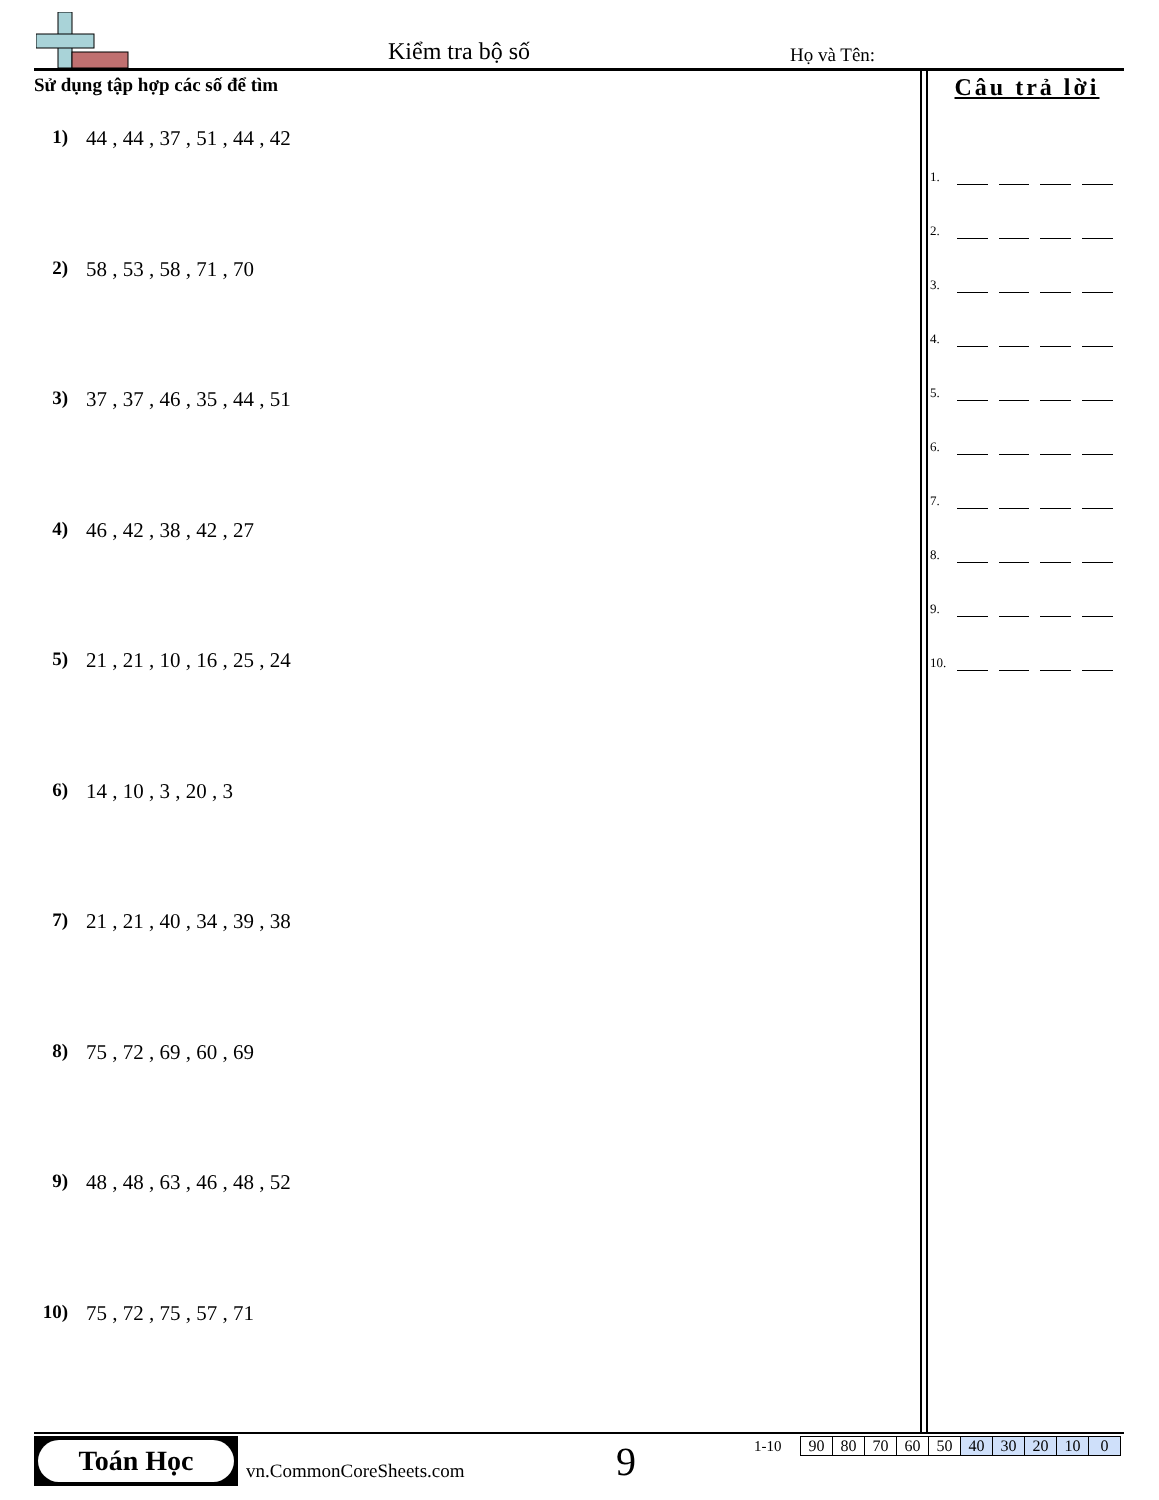Kiểm tra bộ số Họ và Tên:
Sử dụng tập hợp các số để tìm
1) 44 , 44 , 37 , 51 , 44 , 42
2) 58 , 53 , 58 , 71 , 70
3) 37 , 37 , 46 , 35 , 44 , 51
4) 46 , 42 , 38 , 42 , 27
5) 21 , 21 , 10 , 16 , 25 , 24
6) 14 , 10 , 3 , 20 , 3
7) 21 , 21 , 40 , 34 , 39 , 38
8) 75 , 72 , 69 , 60 , 69
9) 48 , 48 , 63 , 46 , 48 , 52
10) 75 , 72 , 75 , 57 , 71
Câu trả lời
1.
2.
3.
4.
5.
6.
7.
8.
9.
10.
Toán Học
vn.CommonCoreSheets.com 9 1-10
| 90 | 80 | 70 | 60 | 50 | 40 | 30 | 20 | 10 | 0 |